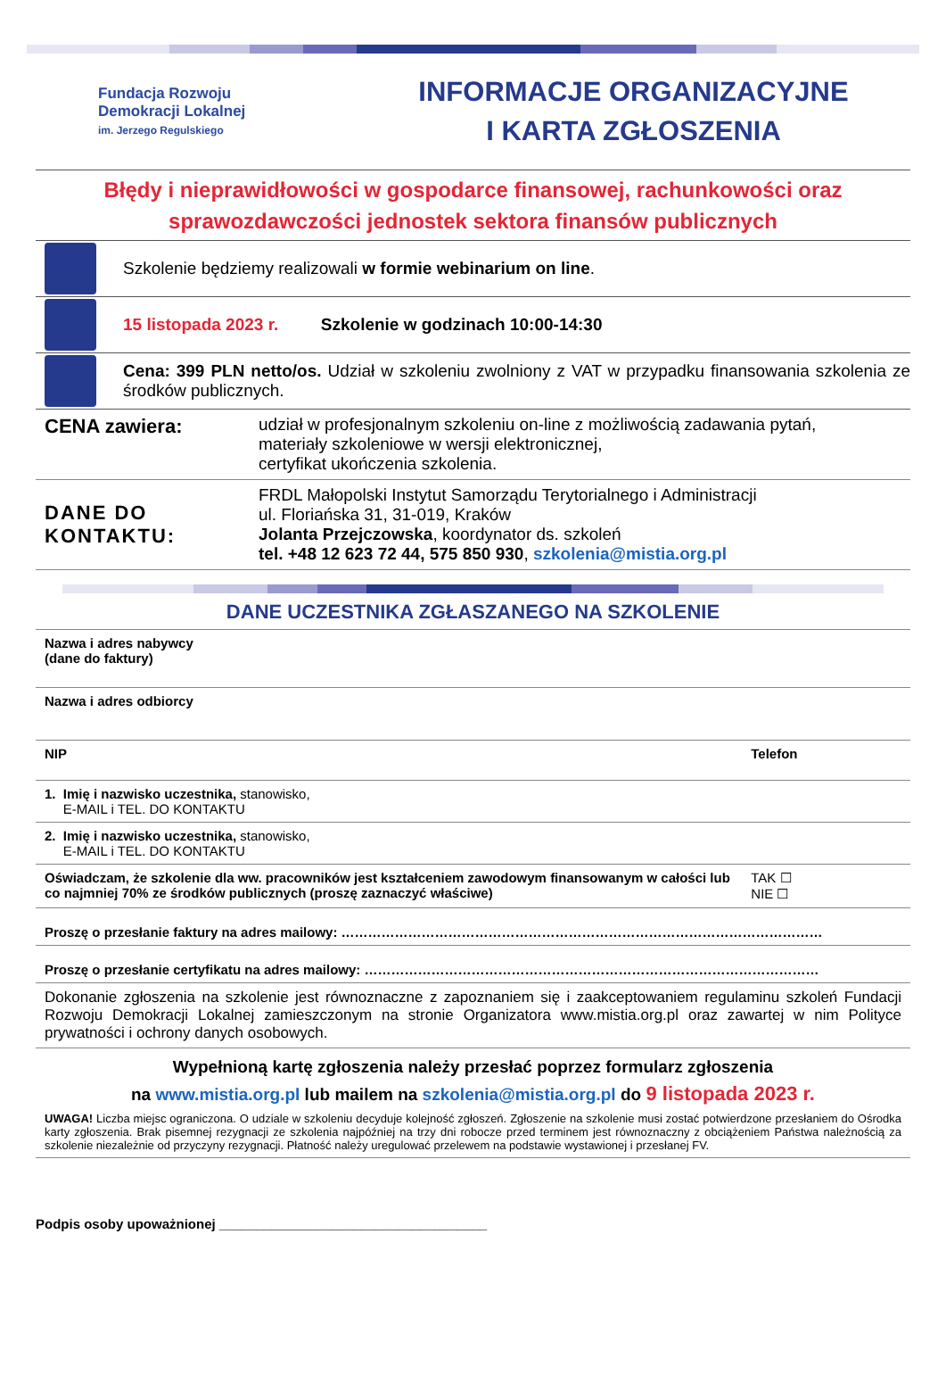Fundacja Rozwoju
Demokracji Lokalnej
im. Jerzego Regulskiego
INFORMACJE ORGANIZACYJNE
I KARTA ZGŁOSZENIA
Błędy i nieprawidłowości w gospodarce finansowej, rachunkowości oraz sprawozdawczości jednostek sektora finansów publicznych
Szkolenie będziemy realizowali w formie webinarium on line.
15 listopada 2023 r. Szkolenie w godzinach 10:00-14:30
Cena: 399 PLN netto/os. Udział w szkoleniu zwolniony z VAT w przypadku finansowania szkolenia ze środków publicznych.
| CENA zawiera: | udział w profesjonalnym szkoleniu on-line z możliwością zadawania pytań, materiały szkoleniowe w wersji elektronicznej, certyfikat ukończenia szkolenia. |
| DANE DO KONTAKTU: | FRDL Małopolski Instytut Samorządu Terytorialnego i Administracji ul. Floriańska 31, 31-019, Kraków Jolanta Przejczowska , koordynator ds. szkoleń tel. +48 12 623 72 44, 575 850 930 , szkolenia@mistia.org.pl |
DANE UCZESTNIKA ZGŁASZANEGO NA SZKOLENIE
| Nazwa i adres nabywcy (dane do faktury) | |
| Nazwa i adres odbiorcy | |
| NIP | Telefon |
| 1. Imię i nazwisko uczestnika, stanowisko, E-MAIL i TEL. DO KONTAKTU | |
| 2. Imię i nazwisko uczestnika, stanowisko, E-MAIL i TEL. DO KONTAKTU | |
| Oświadczam, że szkolenie dla ww. pracowników jest kształceniem zawodowym finansowanym w całości lub co najmniej 70% ze środków publicznych (proszę zaznaczyć właściwe) | TAK ☐ NIE ☐ |
| Proszę o przesłanie faktury na adres mailowy: ……………………………………………………………………………………………… | |
| Proszę o przesłanie certyfikatu na adres mailowy: ………………………………………………………………………………………… | |
| Dokonanie zgłoszenia na szkolenie jest równoznaczne z zapoznaniem się i zaakceptowaniem regulaminu szkoleń Fundacji Rozwoju Demokracji Lokalnej zamieszczonym na stronie Organizatora www.mistia.org.pl oraz zawartej w nim Polityce prywatności i ochrony danych osobowych. | |
| Wypełnioną kartę zgłoszenia należy przesłać poprzez formularz zgłoszenia na www.mistia.org.pl lub mailem na szkolenia@mistia.org.pl do 9 listopada 2023 r. UWAGA! Liczba miejsc ograniczona. O udziale w szkoleniu decyduje kolejność zgłoszeń. Zgłoszenie na szkolenie musi zostać potwierdzone przesłaniem do Ośrodka karty zgłoszenia. Brak pisemnej rezygnacji ze szkolenia najpóźniej na trzy dni robocze przed terminem jest równoznaczny z obciążeniem Państwa należnością za szkolenie niezależnie od przyczyny rezygnacji. Płatność należy uregulować przelewem na podstawie wystawionej i przesłanej FV. | |
Podpis osoby upoważnionej ____________________________________